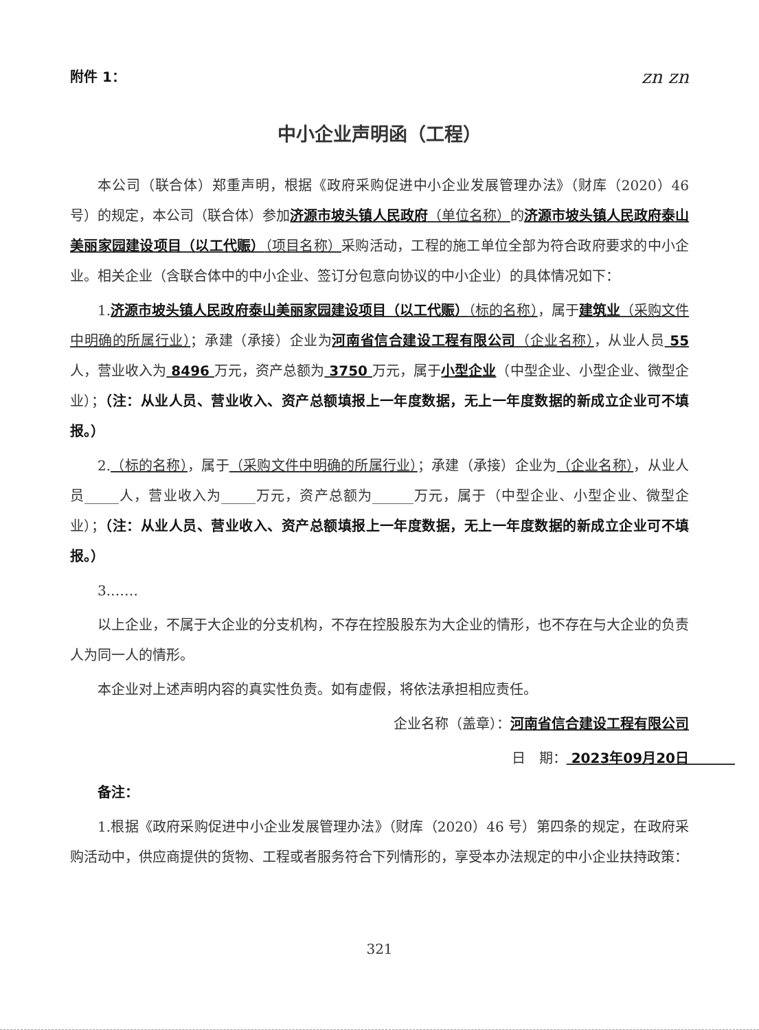附件 1： zn zn
中小企业声明函（工程）
本公司（联合体）郑重声明，根据《政府采购促进中小企业发展管理办法》（财库（2020）46 号）的规定，本公司（联合体）参加济源市坡头镇人民政府（单位名称）的济源市坡头镇人民政府泰山美丽家园建设项目（以工代赈）（项目名称）采购活动，工程的施工单位全部为符合政府要求的中小企业。相关企业（含联合体中的中小企业、签订分包意向协议的中小企业）的具体情况如下：
1.济源市坡头镇人民政府泰山美丽家园建设项目（以工代赈）（标的名称），属于建筑业（采购文件中明确的所属行业）；承建（承接）企业为河南省信合建设工程有限公司（企业名称），从业人员 55 人，营业收入为 8496 万元，资产总额为 3750 万元，属于小型企业（中型企业、小型企业、微型企业）；（注：从业人员、营业收入、资产总额填报上一年度数据，无上一年度数据的新成立企业可不填报。）
2.（标的名称），属于（采购文件中明确的所属行业）；承建（承接）企业为（企业名称），从业人员_____人，营业收入为_____万元，资产总额为______万元，属于（中型企业、小型企业、微型企业）；（注：从业人员、营业收入、资产总额填报上一年度数据，无上一年度数据的新成立企业可不填报。）
3.……
以上企业，不属于大企业的分支机构，不存在控股股东为大企业的情形，也不存在与大企业的负责人为同一人的情形。
本企业对上述声明内容的真实性负责。如有虚假，将依法承担相应责任。
企业名称（盖章）：河南省信合建设工程有限公司
日　期： 2023年09月20日 　　　
备注：
1.根据《政府采购促进中小企业发展管理办法》（财库（2020）46 号）第四条的规定，在政府采购活动中，供应商提供的货物、工程或者服务符合下列情形的，享受本办法规定的中小企业扶持政策：
321